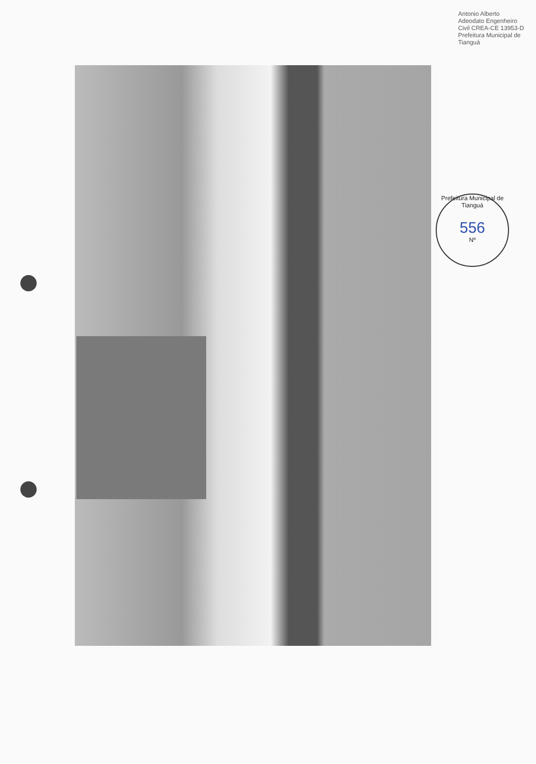Antonio Alberto Adeodato Engenheiro Civil CREA-CE 13953-D Prefeitura Municipal de Tianguá
Prefeitura Municipal de Tianguá
556
Nº